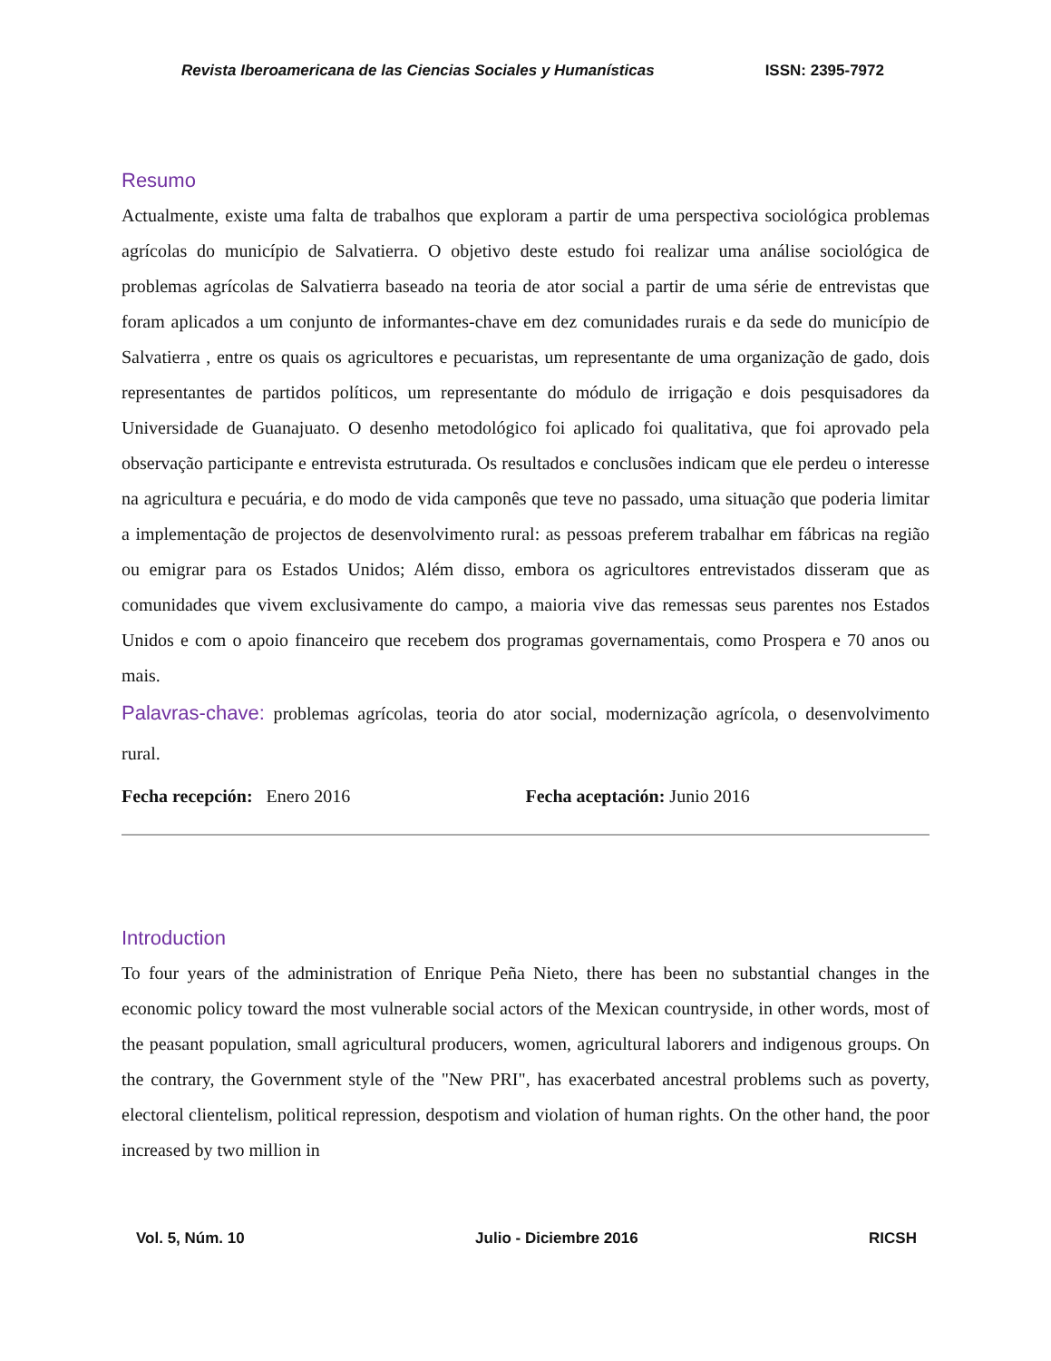Revista Iberoamericana de las Ciencias Sociales y Humanísticas ISSN: 2395-7972
Resumo
Actualmente, existe uma falta de trabalhos que exploram a partir de uma perspectiva sociológica problemas agrícolas do município de Salvatierra. O objetivo deste estudo foi realizar uma análise sociológica de problemas agrícolas de Salvatierra baseado na teoria de ator social a partir de uma série de entrevistas que foram aplicados a um conjunto de informantes-chave em dez comunidades rurais e da sede do município de Salvatierra , entre os quais os agricultores e pecuaristas, um representante de uma organização de gado, dois representantes de partidos políticos, um representante do módulo de irrigação e dois pesquisadores da Universidade de Guanajuato. O desenho metodológico foi aplicado foi qualitativa, que foi aprovado pela observação participante e entrevista estruturada. Os resultados e conclusões indicam que ele perdeu o interesse na agricultura e pecuária, e do modo de vida camponês que teve no passado, uma situação que poderia limitar a implementação de projectos de desenvolvimento rural: as pessoas preferem trabalhar em fábricas na região ou emigrar para os Estados Unidos; Além disso, embora os agricultores entrevistados disseram que as comunidades que vivem exclusivamente do campo, a maioria vive das remessas seus parentes nos Estados Unidos e com o apoio financeiro que recebem dos programas governamentais, como Prospera e 70 anos ou mais.
Palavras-chave: problemas agrícolas, teoria do ator social, modernização agrícola, o desenvolvimento rural.
Fecha recepción: Enero 2016 Fecha aceptación: Junio 2016
Introduction
To four years of the administration of Enrique Peña Nieto, there has been no substantial changes in the economic policy toward the most vulnerable social actors of the Mexican countryside, in other words, most of the peasant population, small agricultural producers, women, agricultural laborers and indigenous groups. On the contrary, the Government style of the "New PRI", has exacerbated ancestral problems such as poverty, electoral clientelism, political repression, despotism and violation of human rights. On the other hand, the poor increased by two million in
Vol. 5, Núm. 10 Julio - Diciembre 2016 RICSH